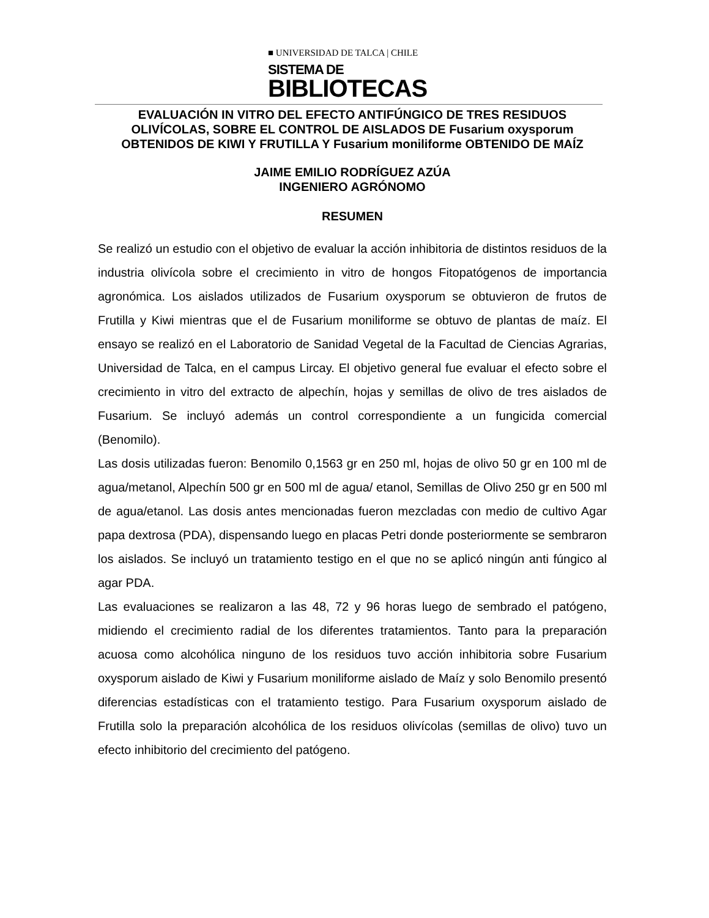■ UNIVERSIDAD DE TALCA | CHILE
SISTEMA DE
BIBLIOTECAS
EVALUACIÓN IN VITRO DEL EFECTO ANTIFÚNGICO DE TRES RESIDUOS OLIVÍCOLAS, SOBRE EL CONTROL DE AISLADOS DE Fusarium oxysporum OBTENIDOS DE KIWI Y FRUTILLA Y Fusarium moniliforme OBTENIDO DE MAÍZ
JAIME EMILIO RODRÍGUEZ AZÚA
INGENIERO AGRÓNOMO
RESUMEN
Se realizó un estudio con el objetivo de evaluar la acción inhibitoria de distintos residuos de la industria olivícola sobre el crecimiento in vitro de hongos Fitopatógenos de importancia agronómica. Los aislados utilizados de Fusarium oxysporum se obtuvieron de frutos de Frutilla y Kiwi mientras que el de Fusarium moniliforme se obtuvo de plantas de maíz. El ensayo se realizó en el Laboratorio de Sanidad Vegetal de la Facultad de Ciencias Agrarias, Universidad de Talca, en el campus Lircay. El objetivo general fue evaluar el efecto sobre el crecimiento in vitro del extracto de alpechín, hojas y semillas de olivo de tres aislados de Fusarium. Se incluyó además un control correspondiente a un fungicida comercial (Benomilo).
Las dosis utilizadas fueron: Benomilo 0,1563 gr en 250 ml, hojas de olivo 50 gr en 100 ml de agua/metanol, Alpechín 500 gr en 500 ml de agua/ etanol, Semillas de Olivo 250 gr en 500 ml de agua/etanol. Las dosis antes mencionadas fueron mezcladas con medio de cultivo Agar papa dextrosa (PDA), dispensando luego en placas Petri donde posteriormente se sembraron los aislados. Se incluyó un tratamiento testigo en el que no se aplicó ningún anti fúngico al agar PDA.
Las evaluaciones se realizaron a las 48, 72 y 96 horas luego de sembrado el patógeno, midiendo el crecimiento radial de los diferentes tratamientos. Tanto para la preparación acuosa como alcohólica ninguno de los residuos tuvo acción inhibitoria sobre Fusarium oxysporum aislado de Kiwi y Fusarium moniliforme aislado de Maíz y solo Benomilo presentó diferencias estadísticas con el tratamiento testigo. Para Fusarium oxysporum aislado de Frutilla solo la preparación alcohólica de los residuos olivícolas (semillas de olivo) tuvo un efecto inhibitorio del crecimiento del patógeno.